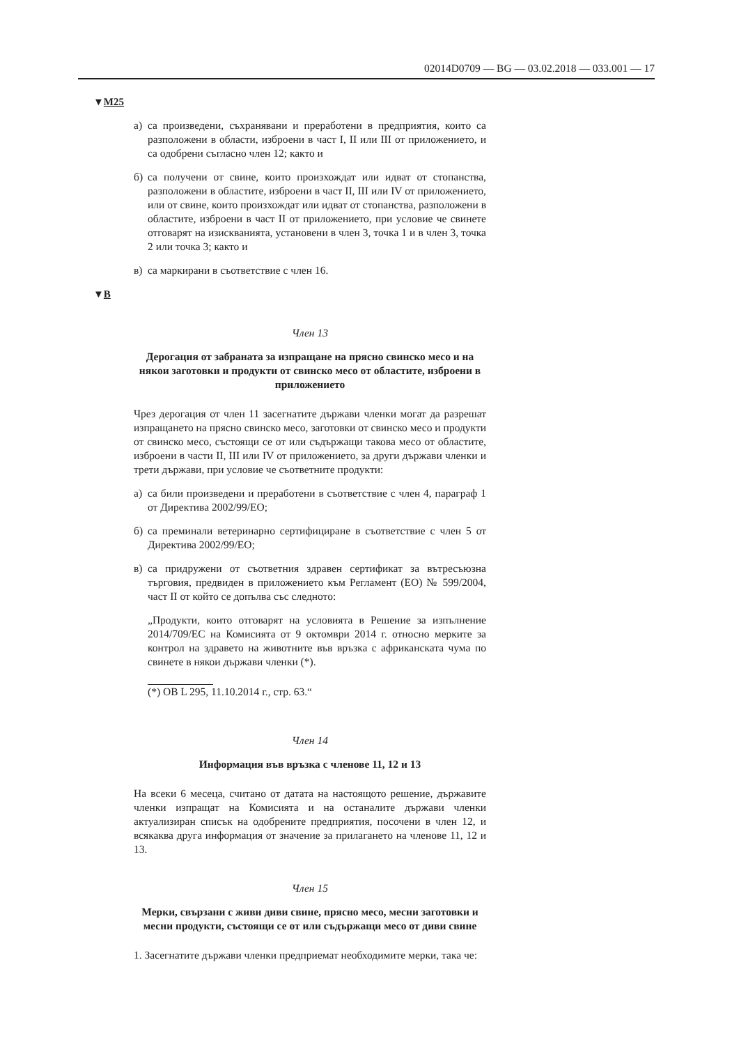02014D0709 — BG — 03.02.2018 — 033.001 — 17
▼M25
а) са произведени, съхранявани и преработени в предприятия, които са разположени в области, изброени в част I, II или III от приложението, и са одобрени съгласно член 12; както и
б) са получени от свине, които произхождат или идват от стопанства, разположени в областите, изброени в част II, III или IV от приложението, или от свине, които произхождат или идват от стопанства, разположени в областите, изброени в част II от приложението, при условие че свинете отговарят на изискванията, установени в член 3, точка 1 и в член 3, точка 2 или точка 3; както и
в) са маркирани в съответствие с член 16.
▼B
Член 13
Дерогация от забраната за изпращане на прясно свинско месо и на някои заготовки и продукти от свинско месо от областите, изброени в приложението
Чрез дерогация от член 11 засегнатите държави членки могат да разрешат изпращането на прясно свинско месо, заготовки от свинско месо и продукти от свинско месо, състоящи се от или съдържащи такова месо от областите, изброени в части II, III или IV от приложението, за други държави членки и трети държави, при условие че съответните продукти:
а) са били произведени и преработени в съответствие с член 4, параграф 1 от Директива 2002/99/ЕО;
б) са преминали ветеринарно сертифициране в съответствие с член 5 от Директива 2002/99/ЕО;
в) са придружени от съответния здравен сертификат за вътресъюзна търговия, предвиден в приложението към Регламент (ЕО) № 599/2004, част II от който се допълва със следното:
„Продукти, които отговарят на условията в Решение за изпълнение 2014/709/ЕС на Комисията от 9 октомври 2014 г. относно мерките за контрол на здравето на животните във връзка с африканската чума по свинете в някои държави членки (*).
(*) ОВ L 295, 11.10.2014 г., стр. 63.“
Член 14
Информация във връзка с членове 11, 12 и 13
На всеки 6 месеца, считано от датата на настоящото решение, държавите членки изпращат на Комисията и на останалите държави членки актуализиран списък на одобрените предприятия, посочени в член 12, и всякаква друга информация от значение за прилагането на членове 11, 12 и 13.
Член 15
Мерки, свързани с живи диви свине, прясно месо, месни заготовки и месни продукти, състоящи се от или съдържащи месо от диви свине
1. Засегнатите държави членки предприемат необходимите мерки, така че: